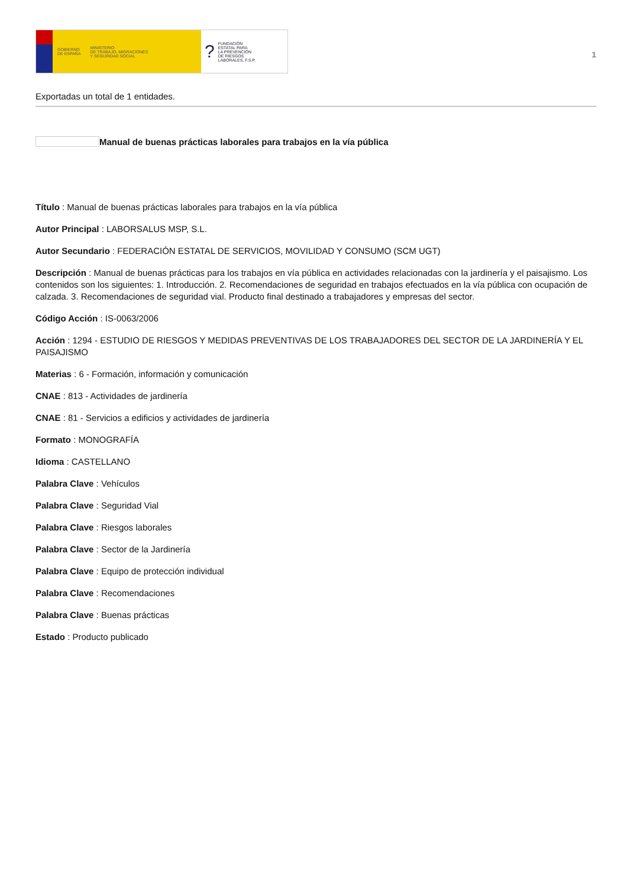GOBIERNO
DE ESPAÑA MINISTERIO
DE TRABAJO, MIGRACIONES
Y SEGURIDAD SOCIAL
? FUNDACIÓN
ESTATAL PARA
LA PREVENCIÓN
DE RIESGOS
LABORALES, F.S.P.
1
Exportadas un total de 1 entidades.
Manual de buenas prácticas laborales para trabajos en la vía pública
Título : Manual de buenas prácticas laborales para trabajos en la vía pública
Autor Principal : LABORSALUS MSP, S.L.
Autor Secundario : FEDERACIÓN ESTATAL DE SERVICIOS, MOVILIDAD Y CONSUMO (SCM UGT)
Descripción : Manual de buenas prácticas para los trabajos en vía pública en actividades relacionadas con la jardinería y el paisajismo. Los contenidos son los siguientes: 1. Introducción. 2. Recomendaciones de seguridad en trabajos efectuados en la vía pública con ocupación de calzada. 3. Recomendaciones de seguridad vial. Producto final destinado a trabajadores y empresas del sector.
Código Acción : IS-0063/2006
Acción : 1294 - ESTUDIO DE RIESGOS Y MEDIDAS PREVENTIVAS DE LOS TRABAJADORES DEL SECTOR DE LA JARDINERÍA Y EL PAISAJISMO
Materias : 6 - Formación, información y comunicación
CNAE : 813 - Actividades de jardinería
CNAE : 81 - Servicios a edificios y actividades de jardinería
Formato : MONOGRAFÍA
Idioma : CASTELLANO
Palabra Clave : Vehículos
Palabra Clave : Seguridad Vial
Palabra Clave : Riesgos laborales
Palabra Clave : Sector de la Jardinería
Palabra Clave : Equipo de protección individual
Palabra Clave : Recomendaciones
Palabra Clave : Buenas prácticas
Estado : Producto publicado